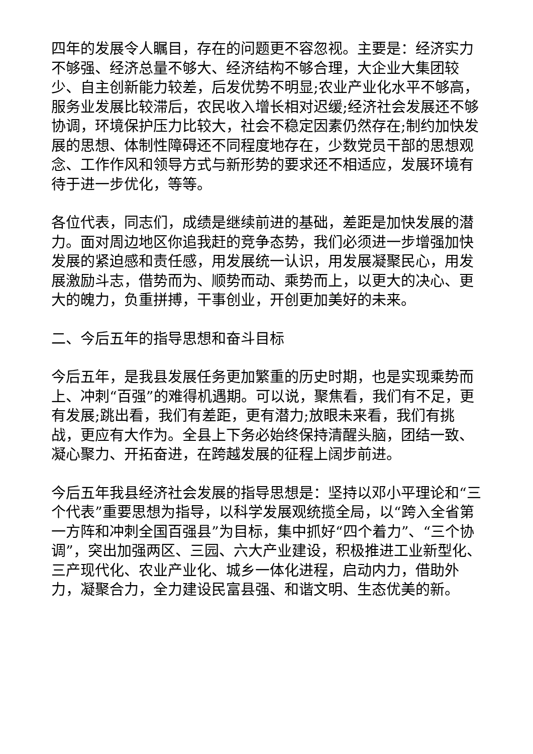四年的发展令人瞩目，存在的问题更不容忽视。主要是：经济实力不够强、经济总量不够大、经济结构不够合理，大企业大集团较少、自主创新能力较差，后发优势不明显;农业产业化水平不够高，服务业发展比较滞后，农民收入增长相对迟缓;经济社会发展还不够协调，环境保护压力比较大，社会不稳定因素仍然存在;制约加快发展的思想、体制性障碍还不同程度地存在，少数党员干部的思想观念、工作作风和领导方式与新形势的要求还不相适应，发展环境有待于进一步优化，等等。
各位代表，同志们，成绩是继续前进的基础，差距是加快发展的潜力。面对周边地区你追我赶的竞争态势，我们必须进一步增强加快发展的紧迫感和责任感，用发展统一认识，用发展凝聚民心，用发展激励斗志，借势而为、顺势而动、乘势而上，以更大的决心、更大的魄力，负重拼搏，干事创业，开创更加美好的未来。
二、今后五年的指导思想和奋斗目标
今后五年，是我县发展任务更加繁重的历史时期，也是实现乘势而上、冲刺“百强”的难得机遇期。可以说，聚焦看，我们有不足，更有发展;跳出看，我们有差距，更有潜力;放眼未来看，我们有挑战，更应有大作为。全县上下务必始终保持清醒头脑，团结一致、凝心聚力、开拓奋进，在跨越发展的征程上阔步前进。
今后五年我县经济社会发展的指导思想是：坚持以邓小平理论和“三个代表”重要思想为指导，以科学发展观统揽全局，以“跨入全省第一方阵和冲刺全国百强县”为目标，集中抓好“四个着力”、“三个协调”，突出加强两区、三园、六大产业建设，积极推进工业新型化、三产现代化、农业产业化、城乡一体化进程，启动内力，借助外力，凝聚合力，全力建设民富县强、和谐文明、生态优美的新。